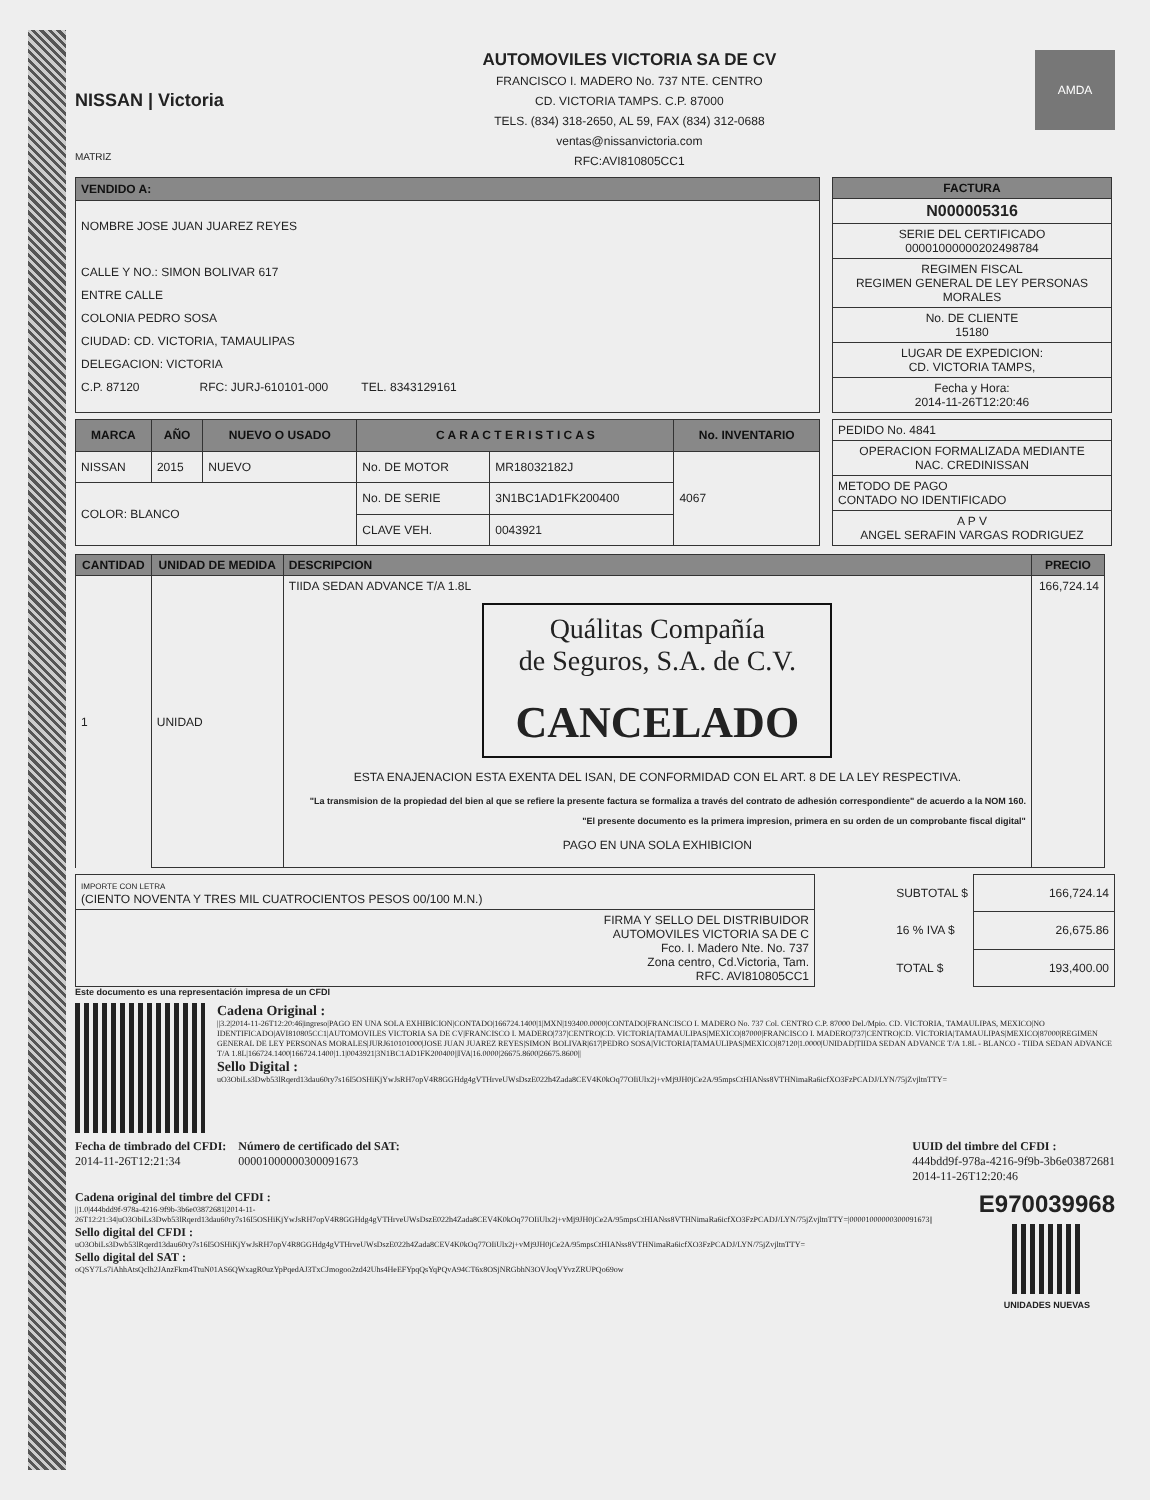NISSAN | Victoria
MATRIZ
AUTOMOVILES VICTORIA SA DE CV
FRANCISCO I. MADERO No. 737 NTE. CENTRO
CD. VICTORIA TAMPS. C.P. 87000
TELS. (834) 318-2650, AL 59, FAX (834) 312-0688
ventas@nissanvictoria.com
RFC:AVI810805CC1
AMDA
| VENDIDO A: |
| --- |
| NOMBRE JOSE JUAN JUAREZ REYES CALLE Y NO.: SIMON BOLIVAR 617 ENTRE CALLE COLONIA PEDRO SOSA CIUDAD: CD. VICTORIA, TAMAULIPAS DELEGACION: VICTORIA C.P. 87120 RFC: JURJ-610101-000 TEL. 8343129161 |
| FACTURA |
| --- |
| N000005316 |
| SERIE DEL CERTIFICADO 00001000000202498784 |
| REGIMEN FISCAL REGIMEN GENERAL DE LEY PERSONAS MORALES |
| No. DE CLIENTE 15180 |
| LUGAR DE EXPEDICION: CD. VICTORIA TAMPS, |
| Fecha y Hora: 2014-11-26T12:20:46 |
| MARCA | AÑO | NUEVO O USADO | C A R A C T E R I S T I C A S | | No. INVENTARIO |
| --- | --- | --- | --- | --- | --- |
| NISSAN | 2015 | NUEVO | No. DE MOTOR | MR18032182J | 4067 |
| COLOR: BLANCO | | | No. DE SERIE | 3N1BC1AD1FK200400 | |
| | | | CLAVE VEH. | 0043921 | |
| PEDIDO No. 4841 |
| OPERACION FORMALIZADA MEDIANTE NAC. CREDINISSAN |
| METODO DE PAGO CONTADO NO IDENTIFICADO |
| A P V ANGEL SERAFIN VARGAS RODRIGUEZ |
| CANTIDAD | UNIDAD DE MEDIDA | DESCRIPCION | PRECIO |
| --- | --- | --- | --- |
| 1 | UNIDAD | TIIDA SEDAN ADVANCE T/A 1.8L Quálitas Compañía de Seguros, S.A. de C.V. CANCELADO ESTA ENAJENACION ESTA EXENTA DEL ISAN, DE CONFORMIDAD CON EL ART. 8 DE LA LEY RESPECTIVA. "La transmision de la propiedad del bien al que se refiere la presente factura se formaliza a través del contrato de adhesión correspondiente" de acuerdo a la NOM 160. "El presente documento es la primera impresion, primera en su orden de un comprobante fiscal digital" PAGO EN UNA SOLA EXHIBICION | 166,724.14 |
| IMPORTE CON LETRA (CIENTO NOVENTA Y TRES MIL CUATROCIENTOS PESOS 00/100 M.N.) |
| FIRMA Y SELLO DEL DISTRIBUIDOR AUTOMOVILES VICTORIA SA DE C Fco. I. Madero Nte. No. 737 Zona centro, Cd.Victoria, Tam. RFC. AVI810805CC1 |
| SUBTOTAL $ | 166,724.14 |
| 16 % IVA $ | 26,675.86 |
| TOTAL $ | 193,400.00 |
Este documento es una representación impresa de un CFDI
Cadena Original :
||3.2|2014-11-26T12:20:46|ingreso|PAGO EN UNA SOLA EXHIBICION|CONTADO|166724.1400|1|MXN|193400.0000|CONTADO|FRANCISCO I. MADERO No. 737 Col. CENTRO C.P. 87000 Del./Mpio. CD. VICTORIA, TAMAULIPAS, MEXICO|NO IDENTIFICADO|AVI810805CC1|AUTOMOVILES VICTORIA SA DE CV|FRANCISCO I. MADERO|737|CENTRO|CD. VICTORIA|TAMAULIPAS|MEXICO|87000|FRANCISCO I. MADERO|737|CENTRO|CD. VICTORIA|TAMAULIPAS|MEXICO|87000|REGIMEN GENERAL DE LEY PERSONAS MORALES|JURJ610101000|JOSE JUAN JUAREZ REYES|SIMON BOLIVAR|617|PEDRO SOSA|VICTORIA|TAMAULIPAS|MEXICO|87120|1.0000|UNIDAD|TIIDA SEDAN ADVANCE T/A 1.8L - BLANCO - TIIDA SEDAN ADVANCE T/A 1.8L|166724.1400|166724.1400|1.1|0043921|3N1BC1AD1FK200400||IVA|16.0000|26675.8600|26675.8600||
Sello Digital :
uO3ObiLs3Dwb53lRqerd13dau60ry7s16I5OSHiKjYwJsRH7opV4R8GGHdg4gVTHrveUWsDszE022h4Zada8CEV4K0kOq77OIiUlx2j+vMj9JH0jCe2A/95mpsCtHIANss8VTHNimaRa6icfXO3FzPCADJ/LYN/75jZvjltnTTY=
Fecha de timbrado del CFDI:
2014-11-26T12:21:34
Número de certificado del SAT:
00001000000300091673
UUID del timbre del CFDI :
444bdd9f-978a-4216-9f9b-3b6e03872681
2014-11-26T12:20:46
Cadena original del timbre del CFDI :
||1.0|444bdd9f-978a-4216-9f9b-3b6e03872681|2014-11-26T12:21:34|uO3ObiLs3Dwb53lRqerd13dau60ry7s16I5OSHiKjYwJsRH7opV4R8GGHdg4gVTHrveUWsDszE022h4Zada8CEV4K0kOq77OIiUlx2j+vMj9JH0jCe2A/95mpsCtHIANss8VTHNimaRa6icfXO3FzPCADJ/LYN/75jZvjltnTTY=|00001000000300091673||
Sello digital del CFDI :
uO3ObiLs3Dwb53lRqerd13dau60ry7s16I5OSHiKjYwJsRH7opV4R8GGHdg4gVTHrveUWsDszE022h4Zada8CEV4K0kOq77OIiUlx2j+vMj9JH0jCe2A/95mpsCtHIANss8VTHNimaRa6icfXO3FzPCADJ/LYN/75jZvjltnTTY=
Sello digital del SAT :
oQSY7Ls7iAhhAtsQclh2JAnzFkm4TtuN01AS6QWxagR0uzYpPqedAJ3TxCJmogoo2zd42Uhs4HeEFYpqQsYqPQvA94CT6x8OSjNRGbhN3OVJoqVYvzZRUPQo69ow
E970039968
UNIDADES NUEVAS